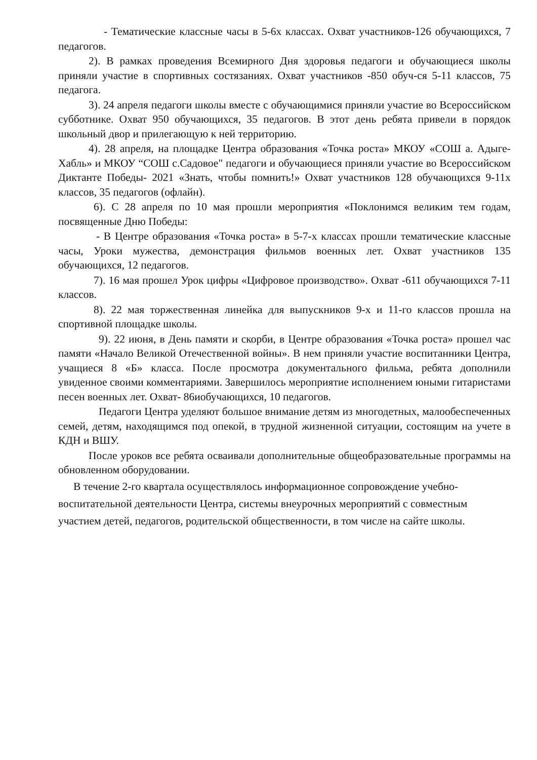- Тематические классные часы в 5-6х классах. Охват участников-126 обучающихся, 7 педагогов.
2). В рамках проведения Всемирного Дня здоровья педагоги и обучающиеся школы приняли участие в спортивных состязаниях. Охват участников -850 обуч-ся 5-11 классов, 75 педагога.
3). 24 апреля педагоги школы вместе с обучающимися приняли участие во Всероссийском субботнике. Охват 950 обучающихся, 35 педагогов. В этот день ребята привели в порядок школьный двор и прилегающую к ней территорию.
4). 28 апреля, на площадке Центра образования «Точка роста» МКОУ «СОШ а. Адыге-Хабль» и МКОУ “СОШ с.Садовое" педагоги и обучающиеся приняли участие во Всероссийском Диктанте Победы- 2021 «Знать, чтобы помнить!» Охват участников 128 обучающихся 9-11х классов, 35 педагогов (офлайн).
6). С 28 апреля по 10 мая прошли мероприятия «Поклонимся великим тем годам, посвященные Дню Победы:
- В Центре образования «Точка роста» в 5-7-х классах прошли тематические классные часы, Уроки мужества, демонстрация фильмов военных лет. Охват участников 135 обучающихся, 12 педагогов.
7). 16 мая прошел Урок цифры «Цифровое производство». Охват -611 обучающихся 7-11 классов.
8). 22 мая торжественная линейка для выпускников 9-х и 11-го классов прошла на спортивной площадке школы.
9). 22 июня, в День памяти и скорби, в Центре образования «Точка роста» прошел час памяти «Начало Великой Отечественной войны». В нем приняли участие воспитанники Центра, учащиеся 8 «Б» класса. После просмотра документального фильма, ребята дополнили увиденное своими комментариями. Завершилось мероприятие исполнением юными гитаристами песен военных лет. Охват- 86иобучающихся, 10 педагогов.
Педагоги Центра уделяют большое внимание детям из многодетных, малообеспеченных семей, детям, находящимся под опекой, в трудной жизненной ситуации, состоящим на учете в КДН и ВШУ.
После уроков все ребята осваивали дополнительные общеобразовательные программы на обновленном оборудовании.
В течение 2-го квартала осуществлялось информационное сопровождение учебно-воспитательной деятельности Центра, системы внеурочных мероприятий с совместным участием детей, педагогов, родительской общественности, в том числе на сайте школы.